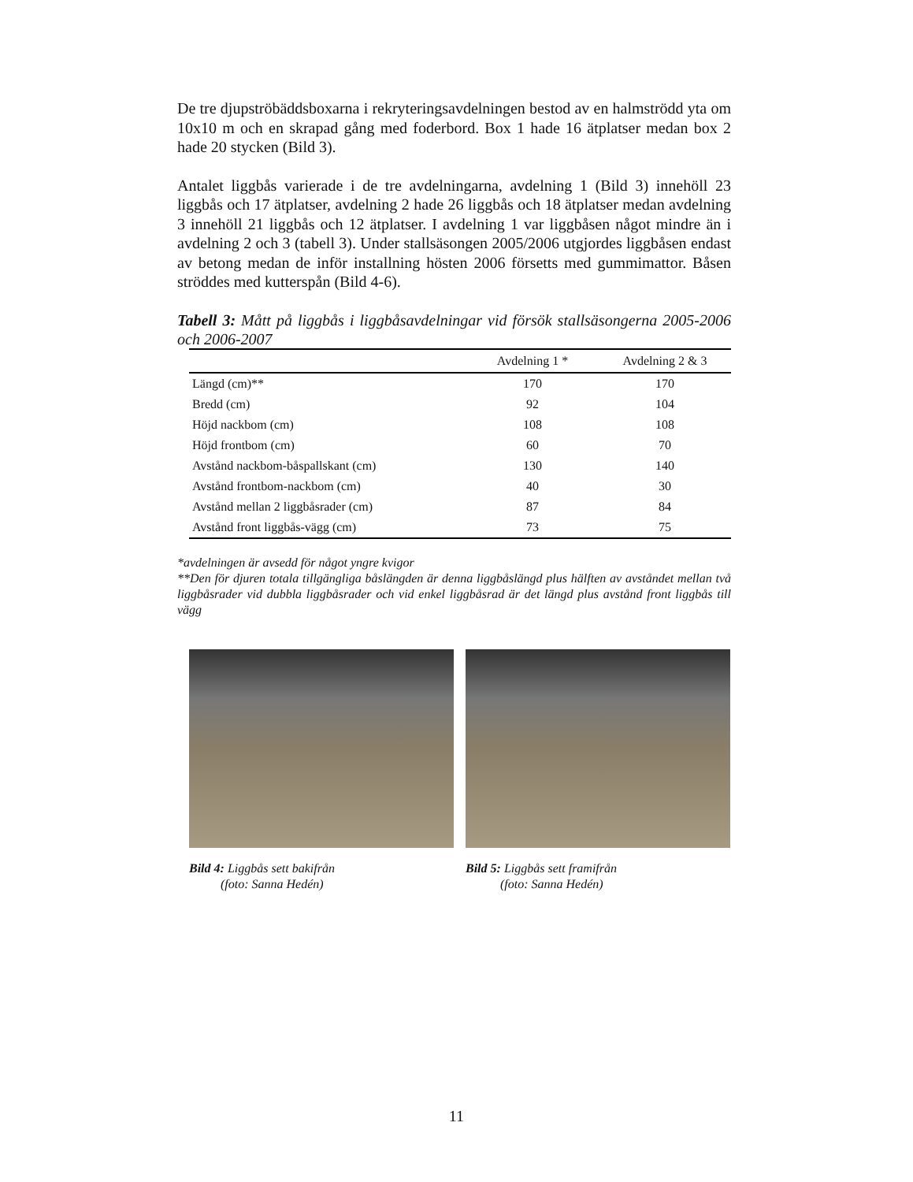De tre djupströbäddsboxarna i rekryteringsavdelningen bestod av en halmströdd yta om 10x10 m och en skrapad gång med foderbord. Box 1 hade 16 ätplatser medan box 2 hade 20 stycken (Bild 3).
Antalet liggbås varierade i de tre avdelningarna, avdelning 1 (Bild 3) innehöll 23 liggbås och 17 ätplatser, avdelning 2 hade 26 liggbås och 18 ätplatser medan avdelning 3 innehöll 21 liggbås och 12 ätplatser. I avdelning 1 var liggbåsen något mindre än i avdelning 2 och 3 (tabell 3). Under stallsäsongen 2005/2006 utgjordes liggbåsen endast av betong medan de inför installning hösten 2006 försetts med gummimattor. Båsen ströddes med kutterspån (Bild 4-6).
Tabell 3: Mått på liggbås i liggbåsavdelningar vid försök stallsäsongerna 2005-2006 och 2006-2007
| | Avdelning 1 * | Avdelning 2 & 3 |
| --- | --- | --- |
| Längd (cm)** | 170 | 170 |
| Bredd (cm) | 92 | 104 |
| Höjd nackbom (cm) | 108 | 108 |
| Höjd frontbom (cm) | 60 | 70 |
| Avstånd nackbom-båspallskant (cm) | 130 | 140 |
| Avstånd frontbom-nackbom (cm) | 40 | 30 |
| Avstånd mellan 2 liggbåsrader (cm) | 87 | 84 |
| Avstånd front liggbås-vägg (cm) | 73 | 75 |
*avdelningen är avsedd för något yngre kvigor
**Den för djuren totala tillgängliga båslängden är denna liggbåslängd plus hälften av avståndet mellan två liggbåsrader vid dubbla liggbåsrader och vid enkel liggbåsrad är det längd plus avstånd front liggbås till vägg
Bild 4: Liggbås sett bakifrån
(foto: Sanna Hedén)
Bild 5: Liggbås sett framifrån
(foto: Sanna Hedén)
11